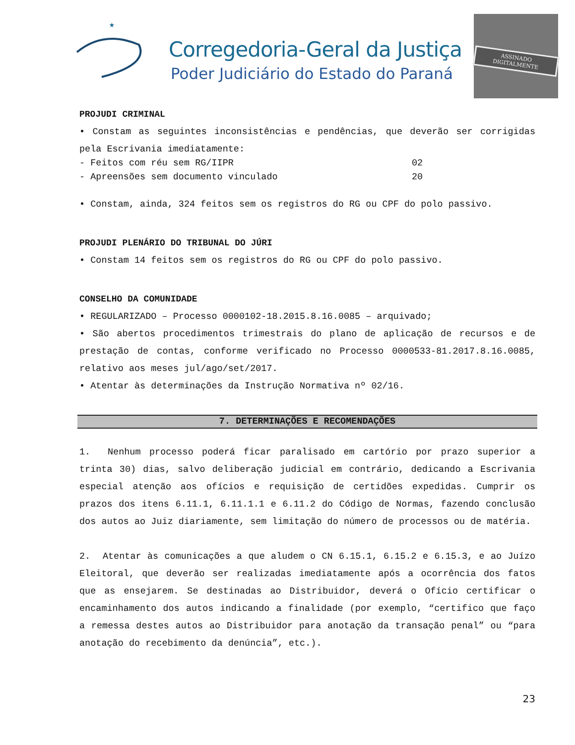★
Corregedoria-Geral da Justiça
Poder Judiciário do Estado do Paraná
ASSINADO DIGITALMENTE
PROJUDI CRIMINAL
• Constam as seguintes inconsistências e pendências, que deverão ser corrigidas pela Escrivania imediatamente:
- Feitos com réu sem RG/IIPR 02
- Apreensões sem documento vinculado 20
• Constam, ainda, 324 feitos sem os registros do RG ou CPF do polo passivo.
PROJUDI PLENÁRIO DO TRIBUNAL DO JÚRI
• Constam 14 feitos sem os registros do RG ou CPF do polo passivo.
CONSELHO DA COMUNIDADE
• REGULARIZADO – Processo 0000102-18.2015.8.16.0085 – arquivado;
• São abertos procedimentos trimestrais do plano de aplicação de recursos e de prestação de contas, conforme verificado no Processo 0000533-81.2017.8.16.0085, relativo aos meses jul/ago/set/2017.
• Atentar às determinações da Instrução Normativa nº 02/16.
7. DETERMINAÇÕES E RECOMENDAÇÕES
1. Nenhum processo poderá ficar paralisado em cartório por prazo superior a trinta 30) dias, salvo deliberação judicial em contrário, dedicando a Escrivania especial atenção aos ofícios e requisição de certidões expedidas. Cumprir os prazos dos itens 6.11.1, 6.11.1.1 e 6.11.2 do Código de Normas, fazendo conclusão dos autos ao Juiz diariamente, sem limitação do número de processos ou de matéria.
2. Atentar às comunicações a que aludem o CN 6.15.1, 6.15.2 e 6.15.3, e ao Juízo Eleitoral, que deverão ser realizadas imediatamente após a ocorrência dos fatos que as ensejarem. Se destinadas ao Distribuidor, deverá o Ofício certificar o encaminhamento dos autos indicando a finalidade (por exemplo, “certifico que faço a remessa destes autos ao Distribuidor para anotação da transação penal” ou “para anotação do recebimento da denúncia”, etc.).
23